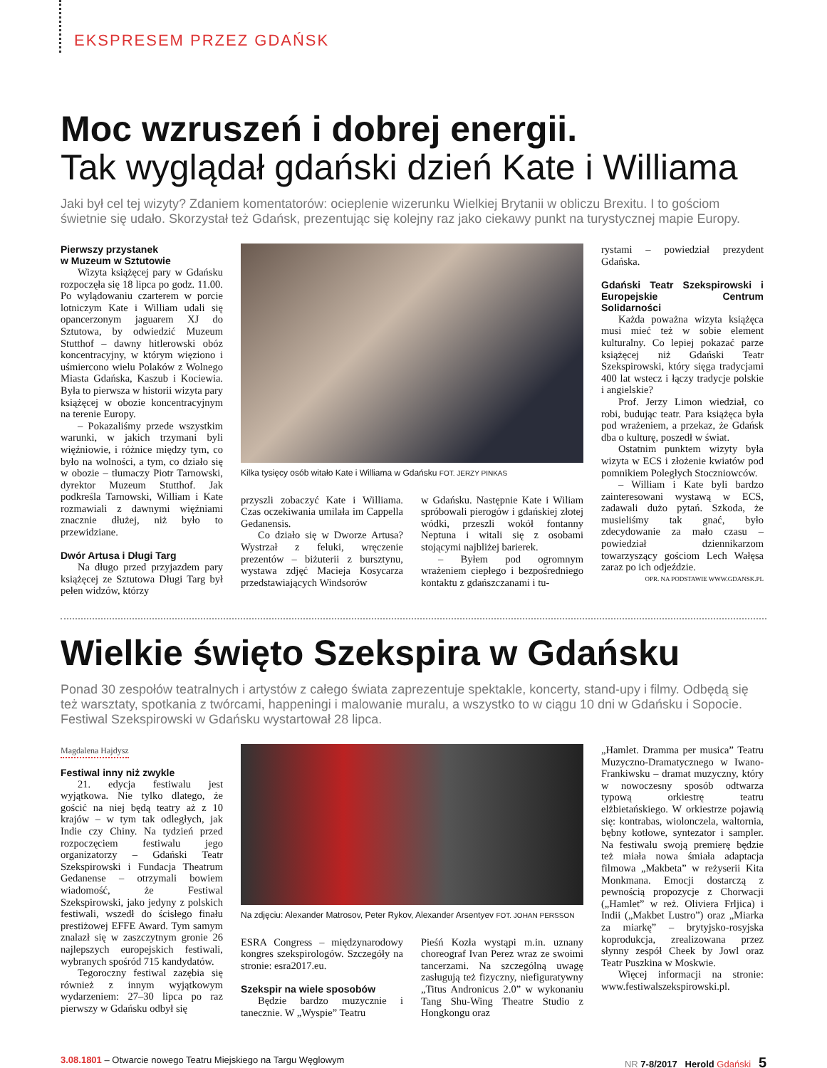EKSPRESEM PRZEZ GDAŃSK
Moc wzruszeń i dobrej energii.
Tak wyglądał gdański dzień Kate i Williama
Jaki był cel tej wizyty? Zdaniem komentatorów: ocieplenie wizerunku Wielkiej Brytanii w obliczu Brexitu. I to gościom świetnie się udało. Skorzystał też Gdańsk, prezentując się kolejny raz jako ciekawy punkt na turystycznej mapie Europy.
Pierwszy przystanek
w Muzeum w Sztutowie
Wizyta książęcej pary w Gdańsku rozpoczęła się 18 lipca po godz. 11.00. Po wylądowaniu czarterem w porcie lotniczym Kate i William udali się opancerzonym jaguarem XJ do Sztutowa, by odwiedzić Muzeum Stutthof – dawny hitlerowski obóz koncentracyjny, w którym więziono i uśmiercono wielu Polaków z Wolnego Miasta Gdańska, Kaszub i Kociewia. Była to pierwsza w historii wizyta pary książęcej w obozie koncentracyjnym na terenie Europy.
– Pokazaliśmy przede wszystkim warunki, w jakich trzymani byli więźniowie, i różnice między tym, co było na wolności, a tym, co działo się w obozie – tłumaczy Piotr Tarnowski, dyrektor Muzeum Stutthof. Jak podkreśla Tarnowski, William i Kate rozmawiali z dawnymi więźniami znacznie dłużej, niż było to przewidziane.
Dwór Artusa i Długi Targ
Na długo przed przyjazdem pary książęcej ze Sztutowa Długi Targ był pełen widzów, którzy
Kilka tysięcy osób witało Kate i Williama w Gdańsku FOT. JERZY PINKAS
przyszli zobaczyć Kate i Williama. Czas oczekiwania umilała im Cappella Gedanensis.
Co działo się w Dworze Artusa? Wystrzał z feluki, wręczenie prezentów – biżuterii z bursztynu, wystawa zdjęć Macieja Kosycarza przedstawiających Windsorów
w Gdańsku. Następnie Kate i Wiliam spróbowali pierogów i gdańskiej złotej wódki, przeszli wokół fontanny Neptuna i witali się z osobami stojącymi najbliżej barierek.
– Byłem pod ogromnym wrażeniem ciepłego i bezpośredniego kontaktu z gdańszczanami i tu-
rystami – powiedział prezydent Gdańska.
Gdański Teatr Szekspirowski i Europejskie Centrum Solidarności
Każda poważna wizyta książęca musi mieć też w sobie element kulturalny. Co lepiej pokazać parze książęcej niż Gdański Teatr Szekspirowski, który sięga tradycjami 400 lat wstecz i łączy tradycje polskie i angielskie?
Prof. Jerzy Limon wiedział, co robi, budując teatr. Para książęca była pod wrażeniem, a przekaz, że Gdańsk dba o kulturę, poszedł w świat.
Ostatnim punktem wizyty była wizyta w ECS i złożenie kwiatów pod pomnikiem Poległych Stoczniowców.
– William i Kate byli bardzo zainteresowani wystawą w ECS, zadawali dużo pytań. Szkoda, że musieliśmy tak gnać, było zdecydowanie za mało czasu – powiedział dziennikarzom towarzyszący gościom Lech Wałęsa zaraz po ich odjeździe.
OPR. NA PODSTAWIE WWW.GDANSK.PL
Wielkie święto Szekspira w Gdańsku
Ponad 30 zespołów teatralnych i artystów z całego świata zaprezentuje spektakle, koncerty, stand-upy i filmy. Odbędą się też warsztaty, spotkania z twórcami, happeningi i malowanie muralu, a wszystko to w ciągu 10 dni w Gdańsku i Sopocie. Festiwal Szekspirowski w Gdańsku wystartował 28 lipca.
Magdalena Hajdysz
Festiwal inny niż zwykle
21. edycja festiwalu jest wyjątkowa. Nie tylko dlatego, że gościć na niej będą teatry aż z 10 krajów – w tym tak odległych, jak Indie czy Chiny. Na tydzień przed rozpoczęciem festiwalu jego organizatorzy – Gdański Teatr Szekspirowski i Fundacja Theatrum Gedanense – otrzymali bowiem wiadomość, że Festiwal Szekspirowski, jako jedyny z polskich festiwali, wszedł do ścisłego finału prestiżowej EFFE Award. Tym samym znalazł się w zaszczytnym gronie 26 najlepszych europejskich festiwali, wybranych spośród 715 kandydatów.
Tegoroczny festiwal zazębia się również z innym wyjątkowym wydarzeniem: 27–30 lipca po raz pierwszy w Gdańsku odbył się
Na zdjęciu: Alexander Matrosov, Peter Rykov, Alexander Arsentyev FOT. JOHAN PERSSON
ESRA Congress – międzynarodowy kongres szekspirologów. Szczegóły na stronie: esra2017.eu.
Szekspir na wiele sposobów
Będzie bardzo muzycznie i tanecznie. W „Wyspie” Teatru
Pieśń Kozła wystąpi m.in. uznany choreograf Ivan Perez wraz ze swoimi tancerzami. Na szczególną uwagę zasługują też fizyczny, niefiguratywny „Titus Andronicus 2.0” w wykonaniu Tang Shu-Wing Theatre Studio z Hongkongu oraz
„Hamlet. Dramma per musica” Teatru Muzyczno-Dramatycznego w Iwano-Frankiwsku – dramat muzyczny, który w nowoczesny sposób odtwarza typową orkiestrę teatru elżbietańskiego. W orkiestrze pojawią się: kontrabas, wiolonczela, waltornia, bębny kotłowe, syntezator i sampler. Na festiwalu swoją premierę będzie też miała nowa śmiała adaptacja filmowa „Makbeta” w reżyserii Kita Monkmana. Emocji dostarczą z pewnością propozycje z Chorwacji („Hamlet” w reż. Oliviera Frljica) i Indii („Makbet Lustro”) oraz „Miarka za miarkę” – brytyjsko-rosyjska koprodukcja, zrealizowana przez słynny zespół Cheek by Jowl oraz Teatr Puszkina w Moskwie.
Więcej informacji na stronie: www.festiwalszekspirowski.pl.
3.08.1801 – Otwarcie nowego Teatru Miejskiego na Targu Węglowym NR 7-8/2017 Herold Gdański 5